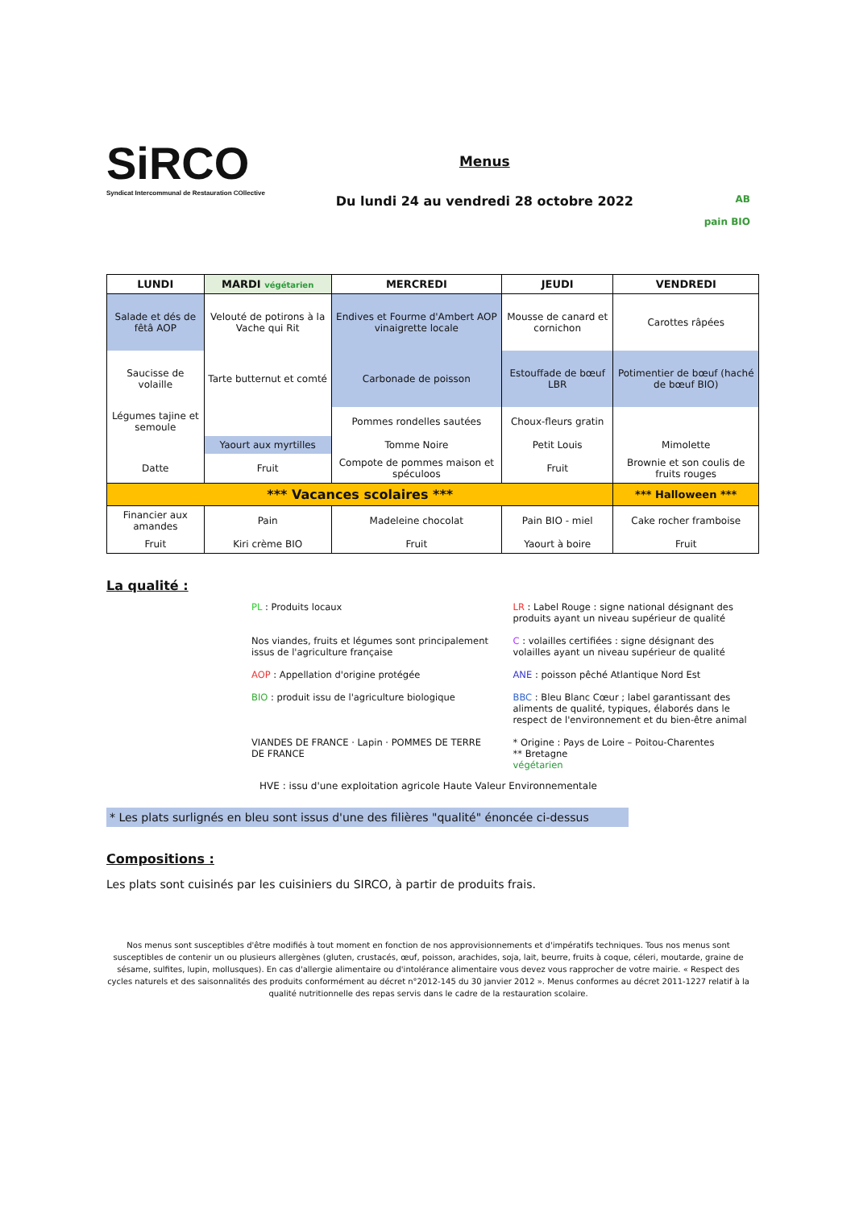SiRCO
Syndicat Intercommunal de Restauration COllective
Menus
Du lundi 24 au vendredi 28 octobre 2022
AB
pain BIO
| LUNDI | MARDI végétarien | MERCREDI | JEUDI | VENDREDI |
| --- | --- | --- | --- | --- |
| Salade et dés de fêtâ AOP | Velouté de potirons à la Vache qui Rit | Endives et Fourme d'Ambert AOP vinaigrette locale | Mousse de canard et cornichon | Carottes râpées |
| Saucisse de volaille | Tarte butternut et comté | Carbonade de poisson | Estouffade de bœuf LBR | Potimentier de bœuf (haché de bœuf BIO) |
| Légumes tajine et semoule | | Pommes rondelles sautées | Choux-fleurs gratin | |
| | Yaourt aux myrtilles | Tomme Noire | Petit Louis | Mimolette |
| Datte | Fruit | Compote de pommes maison et spéculoos | Fruit | Brownie et son coulis de fruits rouges |
| *** Vacances scolaires *** | | | | *** Halloween *** |
| Financier aux amandes | Pain | Madeleine chocolat | Pain BIO - miel | Cake rocher framboise |
| Fruit | Kiri crème BIO | Fruit | Yaourt à boire | Fruit |
La qualité :
PL : Produits locaux
LR : Label Rouge : signe national désignant des produits ayant un niveau supérieur de qualité
Nos viandes, fruits et légumes sont principalement issus de l'agriculture française
C : volailles certifiées : signe désignant des volailles ayant un niveau supérieur de qualité
AOP : Appellation d'origine protégée
ANE : poisson pêché Atlantique Nord Est
BIO : produit issu de l'agriculture biologique
BBC : Bleu Blanc Cœur ; label garantissant des aliments de qualité, typiques, élaborés dans le respect de l'environnement et du bien-être animal
VIANDES DE FRANCE · Lapin · POMMES DE TERRE DE FRANCE
* Origine : Pays de Loire – Poitou-Charentes
** Bretagne
végétarien
HVE : issu d'une exploitation agricole Haute Valeur Environnementale
* Les plats surlignés en bleu sont issus d'une des filières "qualité" énoncée ci-dessus
Compositions :
Les plats sont cuisinés par les cuisiniers du SIRCO, à partir de produits frais.
Nos menus sont susceptibles d'être modifiés à tout moment en fonction de nos approvisionnements et d'impératifs techniques. Tous nos menus sont susceptibles de contenir un ou plusieurs allergènes (gluten, crustacés, œuf, poisson, arachides, soja, lait, beurre, fruits à coque, céleri, moutarde, graine de sésame, sulfites, lupin, mollusques). En cas d'allergie alimentaire ou d'intolérance alimentaire vous devez vous rapprocher de votre mairie. « Respect des cycles naturels et des saisonnalités des produits conformément au décret n°2012-145 du 30 janvier 2012 ». Menus conformes au décret 2011-1227 relatif à la qualité nutritionnelle des repas servis dans le cadre de la restauration scolaire.